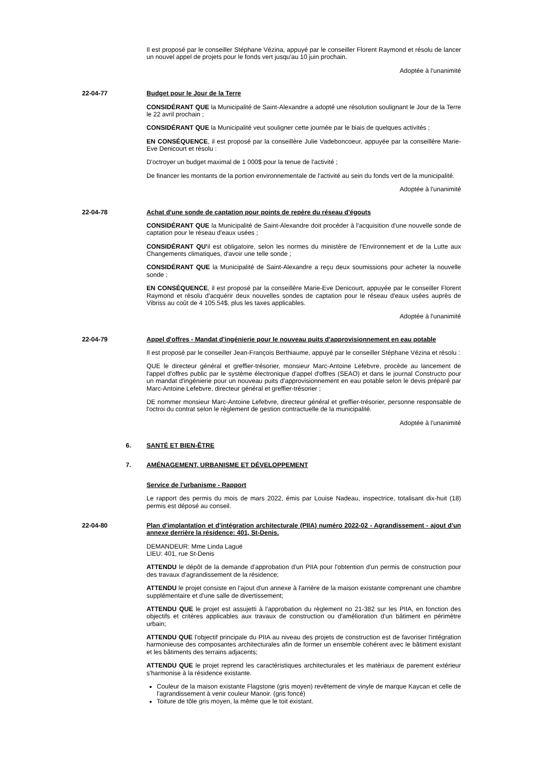Il est proposé par le conseiller Stéphane Vézina, appuyé par le conseiller Florent Raymond et résolu de lancer un nouvel appel de projets pour le fonds vert jusqu'au 10 juin prochain.
Adoptée à l'unanimité
22-04-77 Budget pour le Jour de la Terre
CONSIDÉRANT QUE la Municipalité de Saint-Alexandre a adopté une résolution soulignant le Jour de la Terre le 22 avril prochain ;
CONSIDÉRANT QUE la Municipalité veut souligner cette journée par le biais de quelques activités ;
EN CONSÉQUENCE, il est proposé par la conseillère Julie Vadeboncoeur, appuyée par la conseillère Marie-Eve Denicourt et résolu :
D'octroyer un budget maximal de 1 000$ pour la tenue de l'activité ;
De financer les montants de la portion environnementale de l'activité au sein du fonds vert de la municipalité.
Adoptée à l'unanimité
22-04-78 Achat d'une sonde de captation pour points de repère du réseau d'égouts
CONSIDÉRANT QUE la Municipalité de Saint-Alexandre doit procéder à l'acquisition d'une nouvelle sonde de captation pour le réseau d'eaux usées ;
CONSIDÉRANT QU'il est obligatoire, selon les normes du ministère de l'Environnement et de la Lutte aux Changements climatiques, d'avoir une telle sonde ;
CONSIDÉRANT QUE la Municipalité de Saint-Alexandre a reçu deux soumissions pour acheter la nouvelle sonde ;
EN CONSÉQUENCE, il est proposé par la conseillère Marie-Eve Denicourt, appuyée par le conseiller Florent Raymond et résolu d'acquérir deux nouvelles sondes de captation pour le réseau d'eaux usées auprès de Vibriss au coût de 4 105.54$, plus les taxes applicables.
Adoptée à l'unanimité
22-04-79 Appel d'offres - Mandat d'ingénierie pour le nouveau puits d'approvisionnement en eau potable
Il est proposé par le conseiller Jean-François Berthiaume, appuyé par le conseiller Stéphane Vézina et résolu :
QUE le directeur général et greffier-trésorier, monsieur Marc-Antoine Lefebvre, procède au lancement de l'appel d'offres public par le système électronique d'appel d'offres (SEAO) et dans le journal Constructo pour un mandat d'ingénierie pour un nouveau puits d'approvisionnement en eau potable selon le devis préparé par Marc-Antoine Lefebvre, directeur général et greffier-trésorier ;
DE nommer monsieur Marc-Antoine Lefebvre, directeur général et greffier-trésorier, personne responsable de l'octroi du contrat selon le règlement de gestion contractuelle de la municipalité.
Adoptée à l'unanimité
6. SANTÉ ET BIEN-ÊTRE
7. AMÉNAGEMENT, URBANISME ET DÉVELOPPEMENT
Service de l'urbanisme - Rapport
Le rapport des permis du mois de mars 2022, émis par Louise Nadeau, inspectrice, totalisant dix-huit (18) permis est déposé au conseil.
22-04-80 Plan d'implantation et d'intégration architecturale (PIIA) numéro 2022-02 - Agrandissement - ajout d'un annexe derrière la résidence: 401, St-Denis.
DEMANDEUR: Mme Linda Laguë
LIEU: 401, rue St-Denis
ATTENDU le dépôt de la demande d'approbation d'un PIIA pour l'obtention d'un permis de construction pour des travaux d'agrandissement de la résidence;
ATTENDU le projet consiste en l'ajout d'un annexe à l'arrière de la maison existante comprenant une chambre supplémentaire et d'une salle de divertissement;
ATTENDU QUE le projet est assujetti à l'approbation du règlement no 21-382 sur les PIIA, en fonction des objectifs et critères applicables aux travaux de construction ou d'amélioration d'un bâtiment en périmètre urbain;
ATTENDU QUE l'objectif principale du PIIA au niveau des projets de construction est de favoriser l'intégration harmonieuse des composantes architecturales afin de former un ensemble cohérent avec le bâtiment existant et les bâtiments des terrains adjacents;
ATTENDU QUE le projet reprend les caractéristiques architecturales et les matériaux de parement extérieur s'harmonise à la résidence existante.
Couleur de la maison existante Flagstone (gris moyen) revêtement de vinyle de marque Kaycan et celle de l'agrandissement à venir couleur Manoir. (gris foncé)
Toiture de tôle gris moyen, la même que le toit existant.